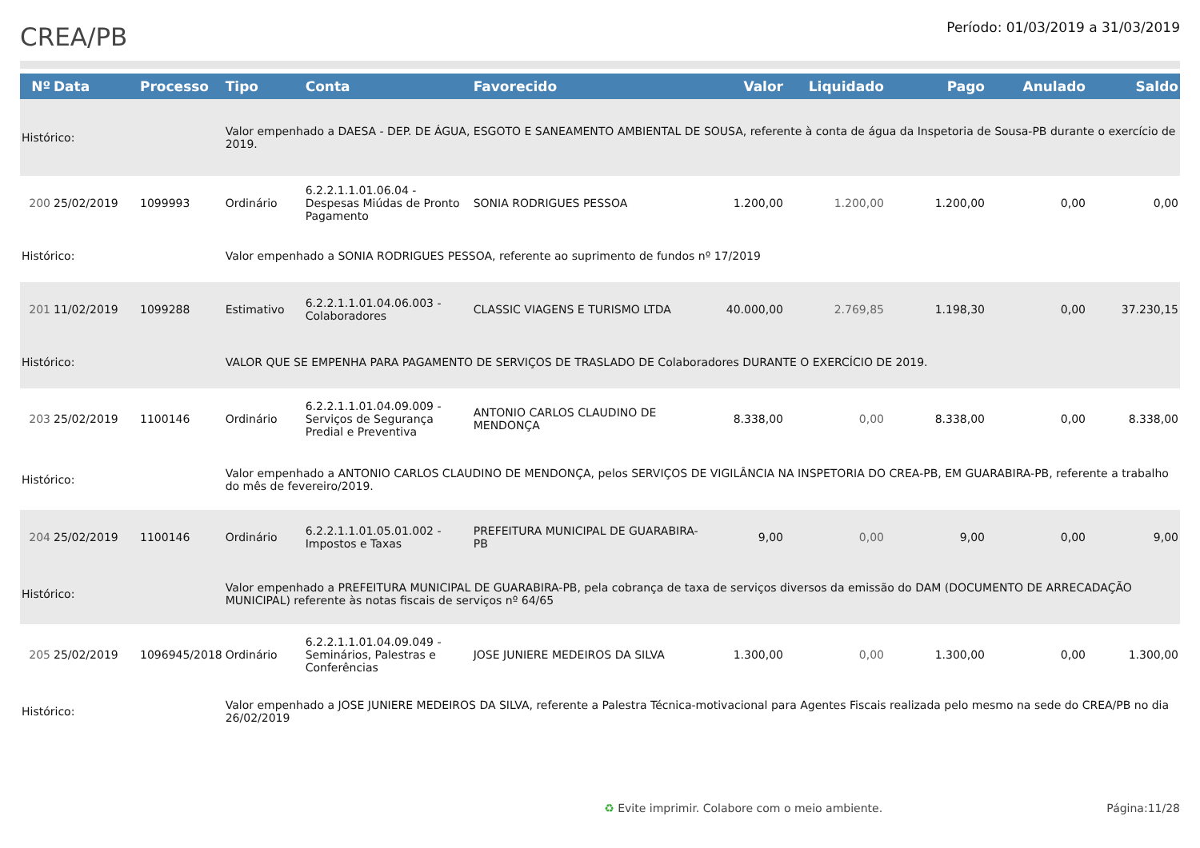CREA/PB
Período: 01/03/2019 a 31/03/2019
| Nº | Data | Processo | Tipo | Conta | Favorecido | Valor | Liquidado | Pago | Anulado | Saldo |
| --- | --- | --- | --- | --- | --- | --- | --- | --- | --- | --- |
| Histórico: | | | Valor empenhado a DAESA - DEP. DE ÁGUA, ESGOTO E SANEAMENTO AMBIENTAL DE SOUSA, referente à conta de água da Inspetoria de Sousa-PB durante o exercício de 2019. | | | | | | | |
| 200 | 25/02/2019 | 1099993 | Ordinário | 6.2.2.1.1.01.06.04 - Despesas Miúdas de Pronto Pagamento | SONIA RODRIGUES PESSOA | 1.200,00 | 1.200,00 | 1.200,00 | 0,00 | 0,00 |
| Histórico: | | | Valor empenhado a SONIA RODRIGUES PESSOA, referente ao suprimento de fundos nº 17/2019 | | | | | | | |
| 201 | 11/02/2019 | 1099288 | Estimativo | 6.2.2.1.1.01.04.06.003 - Colaboradores | CLASSIC VIAGENS E TURISMO LTDA | 40.000,00 | 2.769,85 | 1.198,30 | 0,00 | 37.230,15 |
| Histórico: | | | VALOR QUE SE EMPENHA PARA PAGAMENTO DE SERVIÇOS DE TRASLADO DE Colaboradores DURANTE O EXERCÍCIO DE 2019. | | | | | | | |
| 203 | 25/02/2019 | 1100146 | Ordinário | 6.2.2.1.1.01.04.09.009 - Serviços de Segurança Predial e Preventiva | ANTONIO CARLOS CLAUDINO DE MENDONÇA | 8.338,00 | 0,00 | 8.338,00 | 0,00 | 8.338,00 |
| Histórico: | | | Valor empenhado a ANTONIO CARLOS CLAUDINO DE MENDONÇA, pelos SERVIÇOS DE VIGILÂNCIA NA INSPETORIA DO CREA-PB, EM GUARABIRA-PB, referente a trabalho do mês de fevereiro/2019. | | | | | | | |
| 204 | 25/02/2019 | 1100146 | Ordinário | 6.2.2.1.1.01.05.01.002 - Impostos e Taxas | PREFEITURA MUNICIPAL DE GUARABIRA-PB | 9,00 | 0,00 | 9,00 | 0,00 | 9,00 |
| Histórico: | | | Valor empenhado a PREFEITURA MUNICIPAL DE GUARABIRA-PB, pela cobrança de taxa de serviços diversos da emissão do DAM (DOCUMENTO DE ARRECADAÇÃO MUNICIPAL) referente às notas fiscais de serviços nº 64/65 | | | | | | | |
| 205 | 25/02/2019 | 1096945/2018 | Ordinário | 6.2.2.1.1.01.04.09.049 - Seminários, Palestras e Conferências | JOSE JUNIERE MEDEIROS DA SILVA | 1.300,00 | 0,00 | 1.300,00 | 0,00 | 1.300,00 |
| Histórico: | | | Valor empenhado a JOSE JUNIERE MEDEIROS DA SILVA, referente a Palestra Técnica-motivacional para Agentes Fiscais realizada pelo mesmo na sede do CREA/PB no dia 26/02/2019 | | | | | | | |
♻ Evite imprimir. Colabore com o meio ambiente. Página:11/28